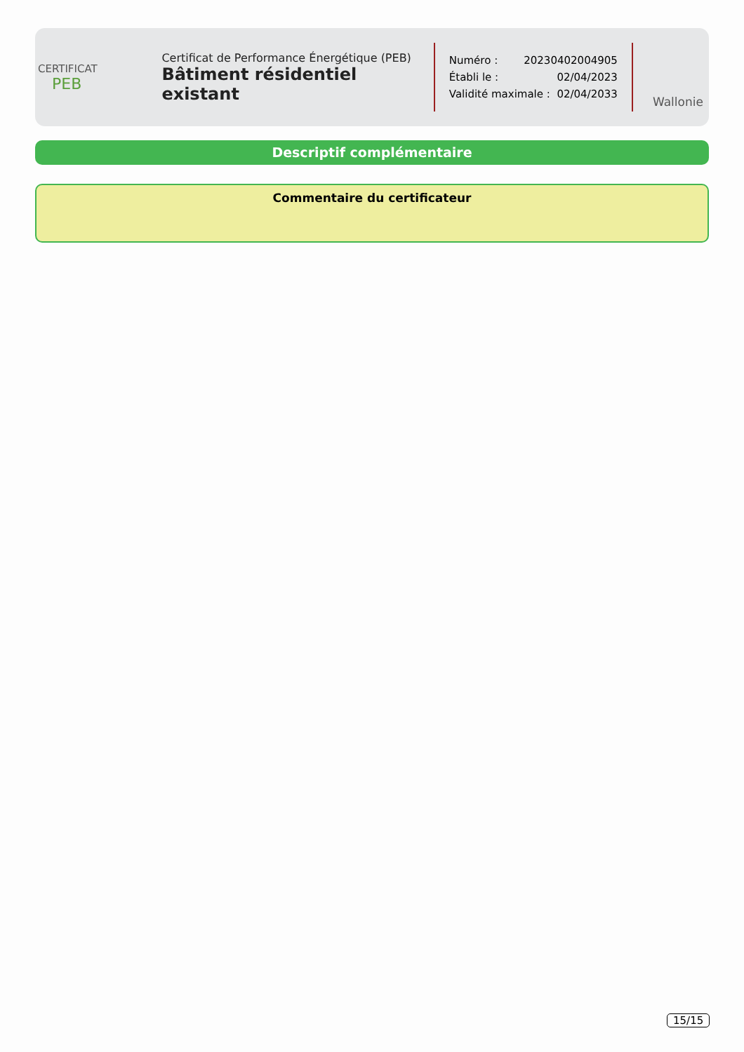CERTIFICAT
PEB
Certificat de Performance Énergétique (PEB)
Bâtiment résidentiel existant
Numéro : 20230402004905
Établi le : 02/04/2023
Validité maximale : 02/04/2033
Wallonie
Descriptif complémentaire
Commentaire du certificateur
15/15